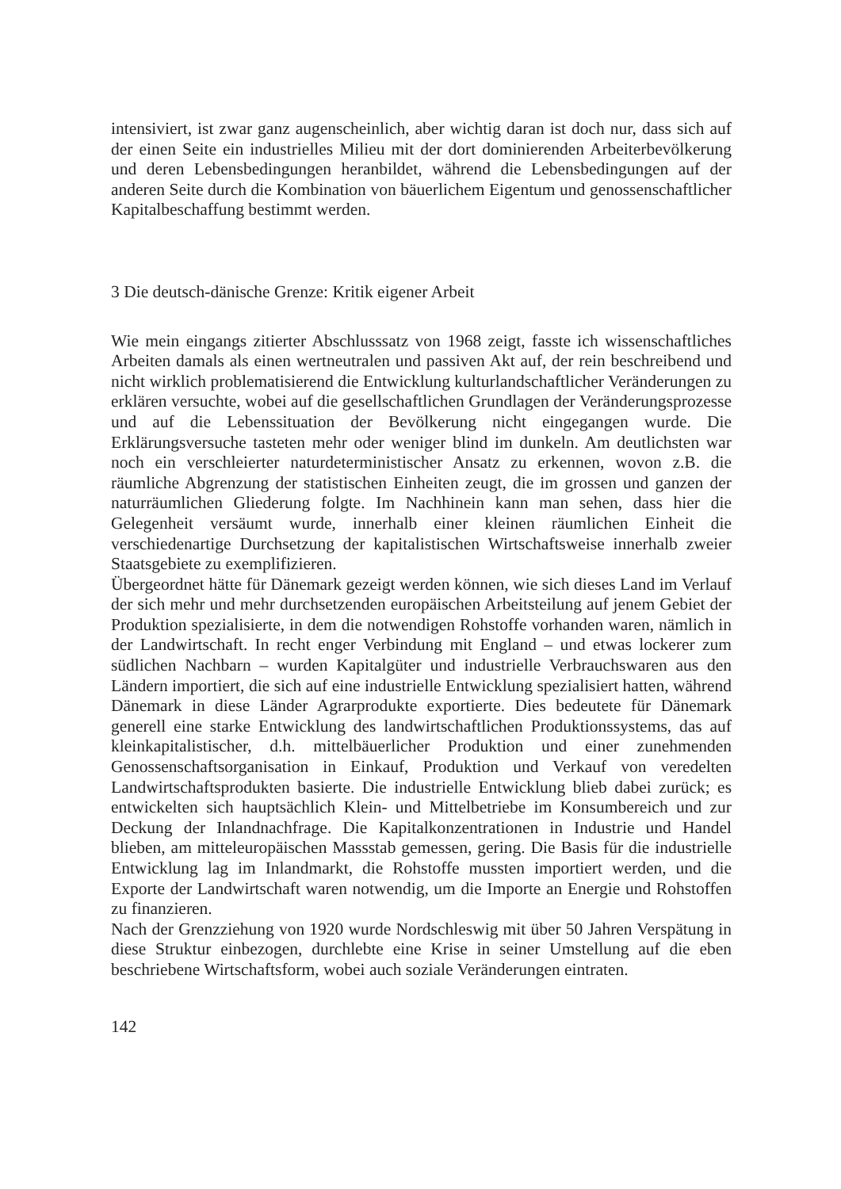intensiviert, ist zwar ganz augenscheinlich, aber wichtig daran ist doch nur, dass sich auf der einen Seite ein industrielles Milieu mit der dort dominierenden Arbeiterbevölkerung und deren Lebensbedingungen heranbildet, während die Lebensbedingungen auf der anderen Seite durch die Kombination von bäuerlichem Eigentum und genossenschaftlicher Kapitalbeschaffung bestimmt werden.
3 Die deutsch-dänische Grenze: Kritik eigener Arbeit
Wie mein eingangs zitierter Abschlusssatz von 1968 zeigt, fasste ich wissenschaftliches Arbeiten damals als einen wertneutralen und passiven Akt auf, der rein beschreibend und nicht wirklich problematisierend die Entwicklung kulturlandschaftlicher Veränderungen zu erklären versuchte, wobei auf die gesellschaftlichen Grundlagen der Veränderungsprozesse und auf die Lebenssituation der Bevölkerung nicht eingegangen wurde. Die Erklärungsversuche tasteten mehr oder weniger blind im dunkeln. Am deutlichsten war noch ein verschleierter naturdeterministischer Ansatz zu erkennen, wovon z.B. die räumliche Abgrenzung der statistischen Einheiten zeugt, die im grossen und ganzen der naturräumlichen Gliederung folgte. Im Nachhinein kann man sehen, dass hier die Gelegenheit versäumt wurde, innerhalb einer kleinen räumlichen Einheit die verschiedenartige Durchsetzung der kapitalistischen Wirtschaftsweise innerhalb zweier Staatsgebiete zu exemplifizieren.
Übergeordnet hätte für Dänemark gezeigt werden können, wie sich dieses Land im Verlauf der sich mehr und mehr durchsetzenden europäischen Arbeitsteilung auf jenem Gebiet der Produktion spezialisierte, in dem die notwendigen Rohstoffe vorhanden waren, nämlich in der Landwirtschaft. In recht enger Verbindung mit England – und etwas lockerer zum südlichen Nachbarn – wurden Kapitalgüter und industrielle Verbrauchswaren aus den Ländern importiert, die sich auf eine industrielle Entwicklung spezialisiert hatten, während Dänemark in diese Länder Agrarprodukte exportierte. Dies bedeutete für Dänemark generell eine starke Entwicklung des landwirtschaftlichen Produktionssystems, das auf kleinkapitalistischer, d.h. mittelbäuerlicher Produktion und einer zunehmenden Genossenschaftsorganisation in Einkauf, Produktion und Verkauf von veredelten Landwirtschaftsprodukten basierte. Die industrielle Entwicklung blieb dabei zurück; es entwickelten sich hauptsächlich Klein- und Mittelbetriebe im Konsumbereich und zur Deckung der Inlandnachfrage. Die Kapitalkonzentrationen in Industrie und Handel blieben, am mitteleuropäischen Massstab gemessen, gering. Die Basis für die industrielle Entwicklung lag im Inlandmarkt, die Rohstoffe mussten importiert werden, und die Exporte der Landwirtschaft waren notwendig, um die Importe an Energie und Rohstoffen zu finanzieren.
Nach der Grenzziehung von 1920 wurde Nordschleswig mit über 50 Jahren Verspätung in diese Struktur einbezogen, durchlebte eine Krise in seiner Umstellung auf die eben beschriebene Wirtschaftsform, wobei auch soziale Veränderungen eintraten.
142